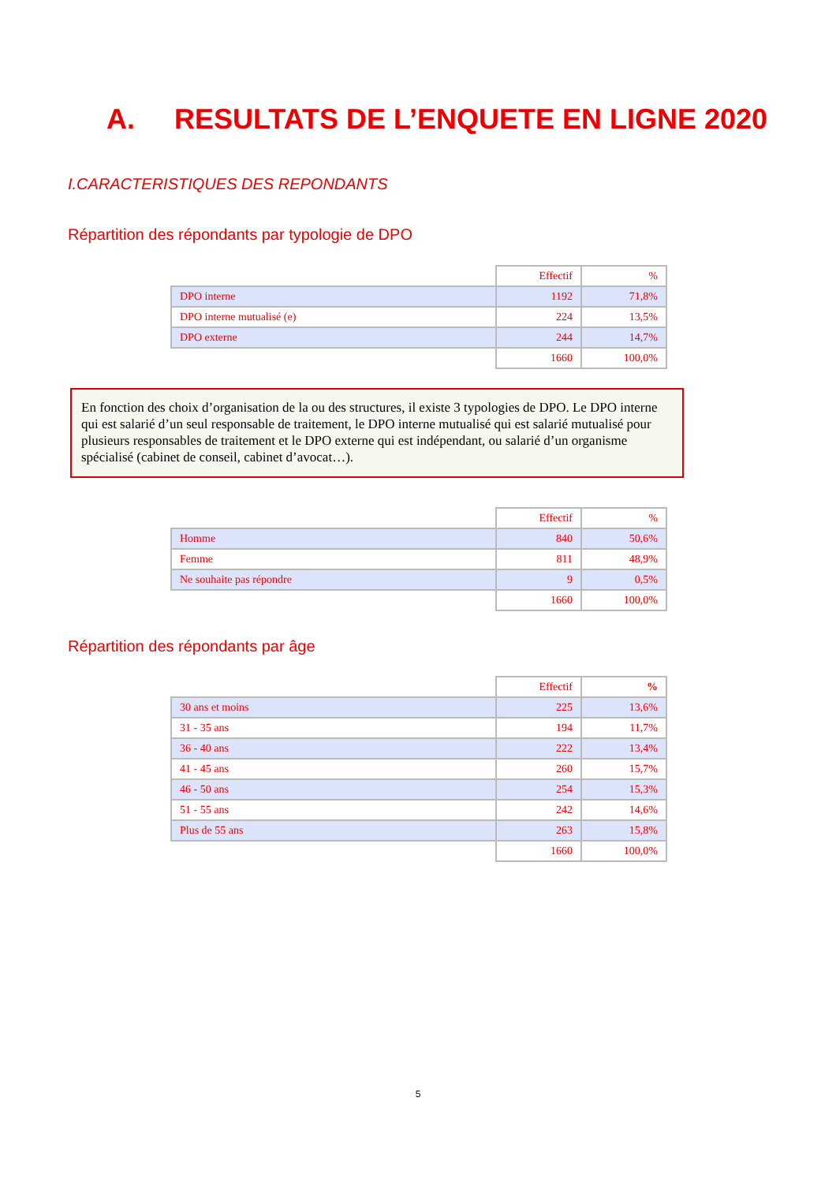A. RESULTATS DE L’ENQUETE EN LIGNE 2020
I.CARACTERISTIQUES DES REPONDANTS
Répartition des répondants par typologie de DPO
| | Effectif | % |
| DPO interne | 1192 | 71,8% |
| DPO interne mutualisé (e) | 224 | 13,5% |
| DPO externe | 244 | 14,7% |
| | 1660 | 100,0% |
En fonction des choix d’organisation de la ou des structures, il existe 3 typologies de DPO. Le DPO interne qui est salarié d’un seul responsable de traitement, le DPO interne mutualisé qui est salarié mutualisé pour plusieurs responsables de traitement et le DPO externe qui est indépendant, ou salarié d’un organisme spécialisé (cabinet de conseil, cabinet d’avocat…).
| | Effectif | % |
| Homme | 840 | 50,6% |
| Femme | 811 | 48,9% |
| Ne souhaite pas répondre | 9 | 0,5% |
| | 1660 | 100,0% |
Répartition des répondants par âge
| | Effectif | % |
| 30 ans et moins | 225 | 13,6% |
| 31 - 35 ans | 194 | 11,7% |
| 36 - 40 ans | 222 | 13,4% |
| 41 - 45 ans | 260 | 15,7% |
| 46 - 50 ans | 254 | 15,3% |
| 51 - 55 ans | 242 | 14,6% |
| Plus de 55 ans | 263 | 15,8% |
| | 1660 | 100,0% |
5